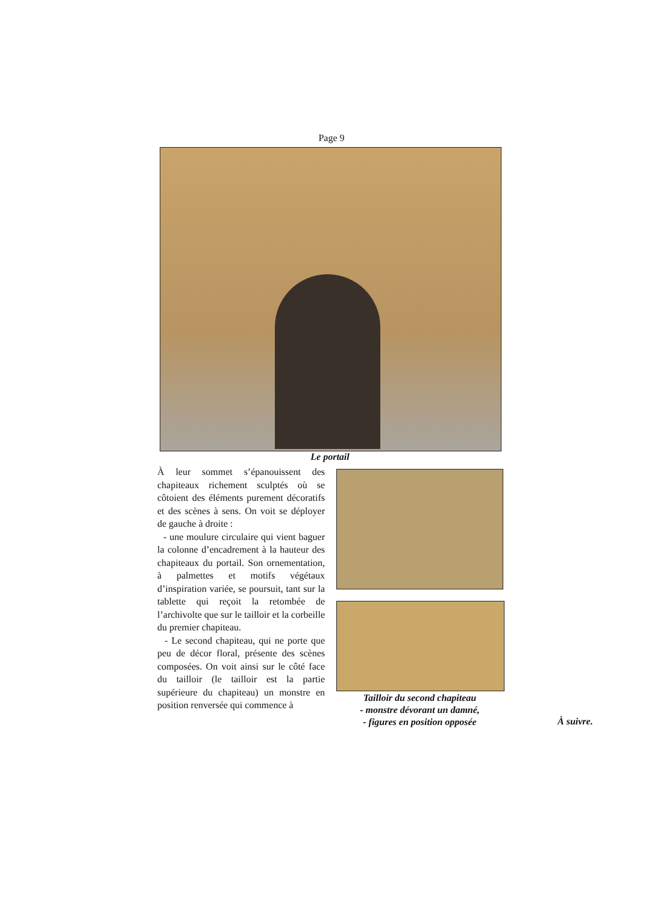Page 9
Le portail
À leur sommet s’épanouissent des chapiteaux richement sculptés où se côtoient des éléments purement décoratifs et des scènes à sens. On voit se déployer de gauche à droite :
- une moulure circulaire qui vient baguer la colonne d’encadrement à la hauteur des chapiteaux du portail. Son ornementation, à palmettes et motifs végétaux d’inspiration variée, se poursuit, tant sur la tablette qui reçoit la retombée de l’archivolte que sur le tailloir et la corbeille du premier chapiteau.
- Le second chapiteau, qui ne porte que peu de décor floral, présente des scènes composées. On voit ainsi sur le côté face du tailloir (le tailloir est la partie supérieure du chapiteau) un monstre en position renversée qui commence à
Tailloir du second chapiteau
- monstre dévorant un damné,
- figures en position opposée
À suivre.